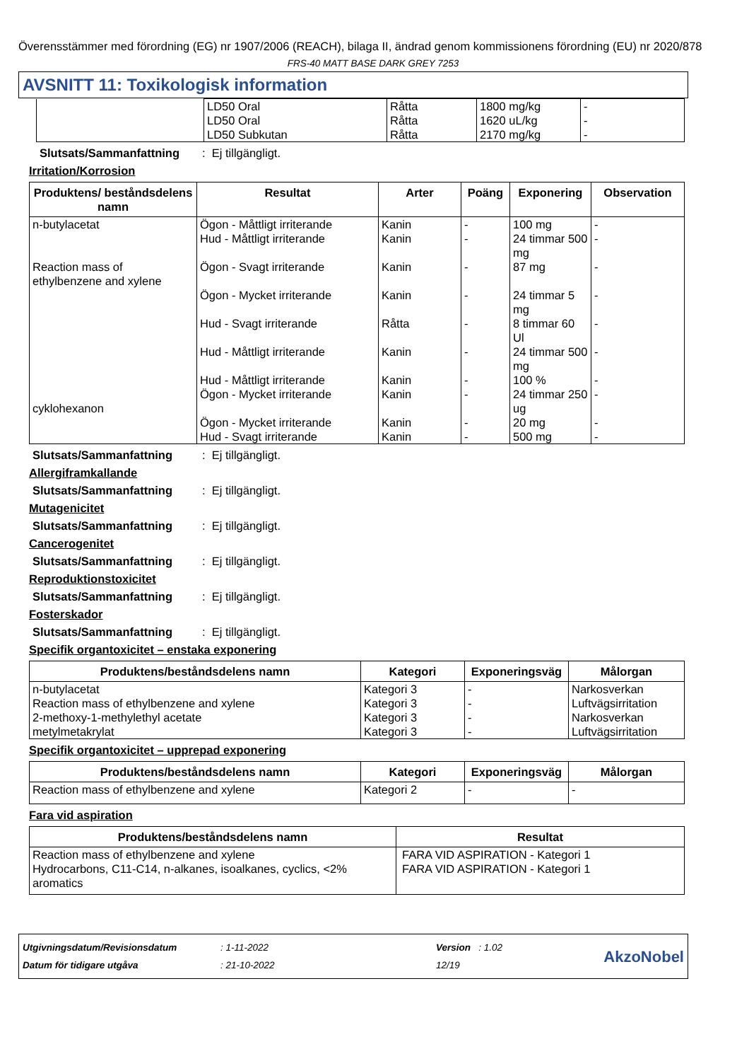Överensstämmer med förordning (EG) nr 1907/2006 (REACH), bilaga II, ändrad genom kommissionens förordning (EU) nr 2020/878
FRS-40 MATT BASE DARK GREY 7253
AVSNITT 11: Toxikologisk information
| | LD50 Oral LD50 Oral LD50 Subkutan | Råtta Råtta Råtta | 1800 mg/kg 1620 uL/kg 2170 mg/kg | - - - |
Slutsats/Sammanfattning: Ej tillgängligt.
Irritation/Korrosion
| Produktens/ beståndsdelens namn | Resultat | Arter | Poäng | Exponering | Observation |
| --- | --- | --- | --- | --- | --- |
| n-butylacetat Reaction mass of ethylbenzene and xylene cyklohexanon | Ögon - Måttligt irriterande Hud - Måttligt irriterande Ögon - Svagt irriterande Ögon - Mycket irriterande Hud - Svagt irriterande Hud - Måttligt irriterande Hud - Måttligt irriterande Ögon - Mycket irriterande Ögon - Mycket irriterande Hud - Svagt irriterande | Kanin Kanin Kanin Kanin Råtta Kanin Kanin Kanin Kanin Kanin | - - - - - - - - - - | 100 mg 24 timmar 500 mg 87 mg 24 timmar 5 mg 8 timmar 60 Ul 24 timmar 500 mg 100 % 24 timmar 250 ug 20 mg 500 mg | - - - - - - - - - - |
Slutsats/Sammanfattning: Ej tillgängligt.
Allergiframkallande
Slutsats/Sammanfattning: Ej tillgängligt.
Mutagenicitet
Slutsats/Sammanfattning: Ej tillgängligt.
Cancerogenitet
Slutsats/Sammanfattning: Ej tillgängligt.
Reproduktionstoxicitet
Slutsats/Sammanfattning: Ej tillgängligt.
Fosterskador
Slutsats/Sammanfattning: Ej tillgängligt.
Specifik organtoxicitet – enstaka exponering
| Produktens/beståndsdelens namn | Kategori | Exponeringsväg | Målorgan |
| --- | --- | --- | --- |
| n-butylacetat Reaction mass of ethylbenzene and xylene 2-methoxy-1-methylethyl acetate metylmetakrylat | Kategori 3 Kategori 3 Kategori 3 Kategori 3 | - - - - | Narkosverkan Luftvägsirritation Narkosverkan Luftvägsirritation |
Specifik organtoxicitet – upprepad exponering
| Produktens/beståndsdelens namn | Kategori | Exponeringsväg | Målorgan |
| --- | --- | --- | --- |
| Reaction mass of ethylbenzene and xylene | Kategori 2 | - | - |
Fara vid aspiration
| Produktens/beståndsdelens namn | Resultat |
| --- | --- |
| Reaction mass of ethylbenzene and xylene Hydrocarbons, C11-C14, n-alkanes, isoalkanes, cyclics, <2% aromatics | FARA VID ASPIRATION - Kategori 1 FARA VID ASPIRATION - Kategori 1 |
Utgivningsdatum/Revisionsdatum
Datum för tidigare utgåva
: 1-11-2022
: 21-10-2022
Version : 1.02
12/19
AkzoNobel